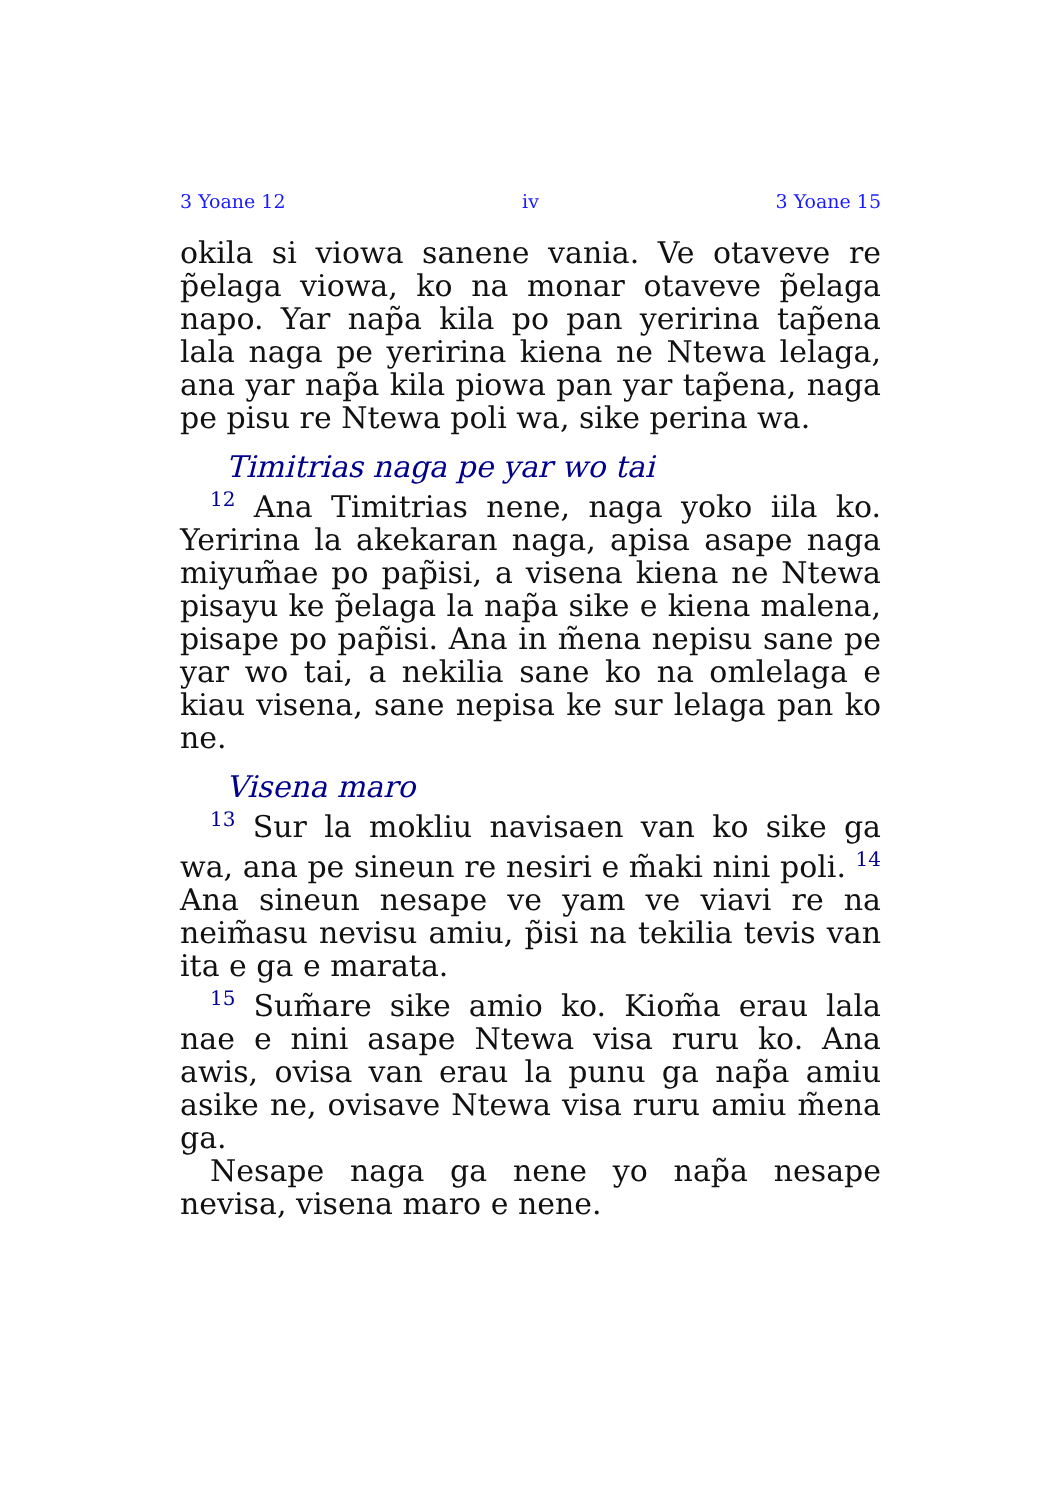3 Yoane 12 iv 3 Yoane 15
okila si viowa sanene vania. Ve otaveve re p̃elaga viowa, ko na monar otaveve p̃elaga napo. Yar nap̃a kila po pan yeririna tap̃ena lala naga pe yeririna kiena ne Ntewa lelaga, ana yar nap̃a kila piowa pan yar tap̃ena, naga pe pisu re Ntewa poli wa, sike perina wa.
Timitrias naga pe yar wo tai
<sup>12</sup> Ana Timitrias nene, naga yoko iila ko. Yeririna la akekaran naga, apisa asape naga miyum̃ae po pap̃isi, a visena kiena ne Ntewa pisayu ke p̃elaga la nap̃a sike e kiena malena, pisape po pap̃isi. Ana in m̃ena nepisu sane pe yar wo tai, a nekilia sane ko na omlelaga e kiau visena, sane nepisa ke sur lelaga pan ko ne.
Visena maro
<sup>13</sup> Sur la mokliu navisaen van ko sike ga wa, ana pe sineun re nesiri e m̃aki nini poli. <sup>14</sup> Ana sineun nesape ve yam ve viavi re na neim̃asu nevisu amiu, p̃isi na tekilia tevis van ita e ga e marata.
<sup>15</sup> Sum̃are sike amio ko. Kiom̃a erau lala nae e nini asape Ntewa visa ruru ko. Ana awis, ovisa van erau la punu ga nap̃a amiu asike ne, ovisave Ntewa visa ruru amiu m̃ena ga.
Nesape naga ga nene yo nap̃a nesape nevisa, visena maro e nene.